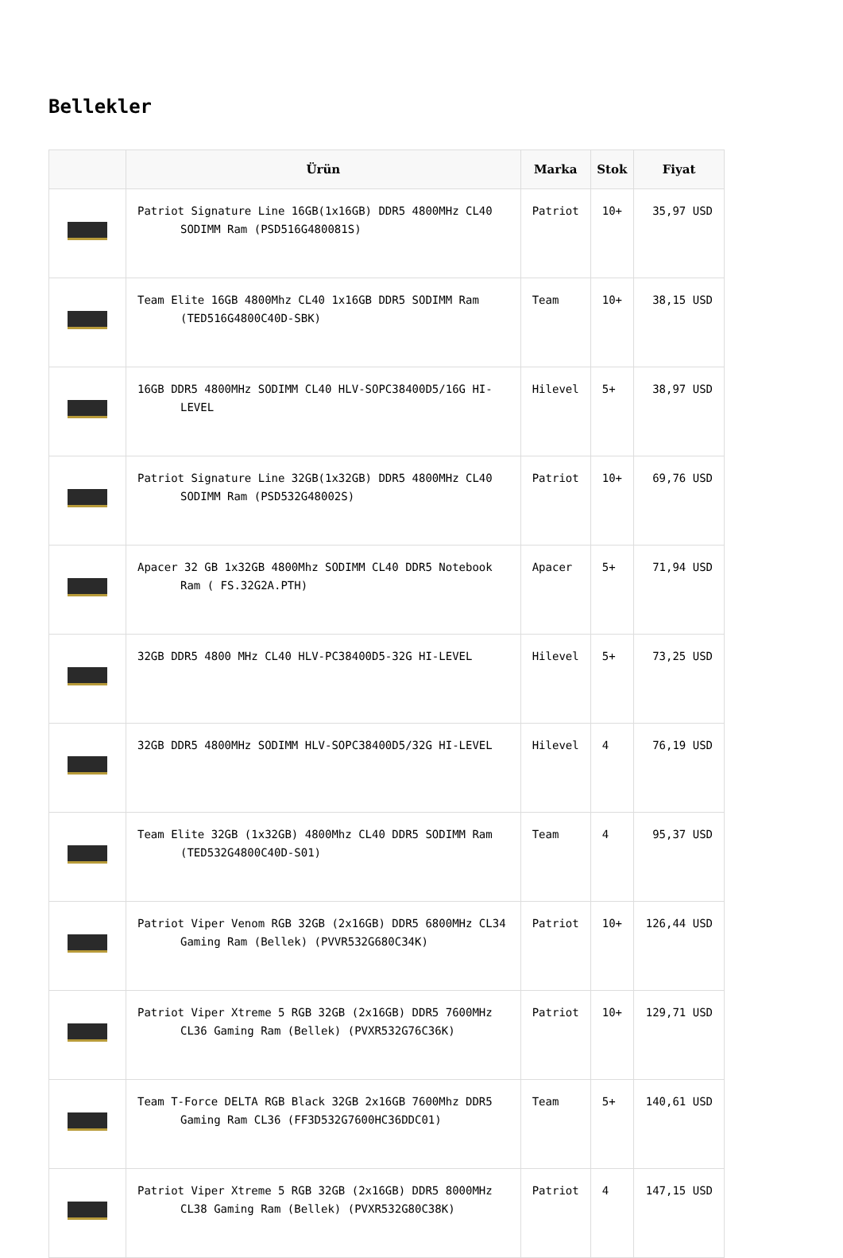Bellekler
| | Ürün | Marka | Stok | Fiyat |
| --- | --- | --- | --- | --- |
| | Patriot Signature Line 16GB(1x16GB) DDR5 4800MHz CL40 SODIMM Ram (PSD516G480081S) | Patriot | 10+ | 35,97 USD |
| | Team Elite 16GB 4800Mhz CL40 1x16GB DDR5 SODIMM Ram (TED516G4800C40D-SBK) | Team | 10+ | 38,15 USD |
| | 16GB DDR5 4800MHz SODIMM CL40 HLV-SOPC38400D5/16G HI-LEVEL | Hilevel | 5+ | 38,97 USD |
| | Patriot Signature Line 32GB(1x32GB) DDR5 4800MHz CL40 SODIMM Ram (PSD532G48002S) | Patriot | 10+ | 69,76 USD |
| | Apacer 32 GB 1x32GB 4800Mhz SODIMM CL40 DDR5 Notebook Ram ( FS.32G2A.PTH) | Apacer | 5+ | 71,94 USD |
| | 32GB DDR5 4800 MHz CL40 HLV-PC38400D5-32G HI-LEVEL | Hilevel | 5+ | 73,25 USD |
| | 32GB DDR5 4800MHz SODIMM HLV-SOPC38400D5/32G HI-LEVEL | Hilevel | 4 | 76,19 USD |
| | Team Elite 32GB (1x32GB) 4800Mhz CL40 DDR5 SODIMM Ram (TED532G4800C40D-S01) | Team | 4 | 95,37 USD |
| | Patriot Viper Venom RGB 32GB (2x16GB) DDR5 6800MHz CL34 Gaming Ram (Bellek) (PVVR532G680C34K) | Patriot | 10+ | 126,44 USD |
| | Patriot Viper Xtreme 5 RGB 32GB (2x16GB) DDR5 7600MHz CL36 Gaming Ram (Bellek) (PVXR532G76C36K) | Patriot | 10+ | 129,71 USD |
| | Team T-Force DELTA RGB Black 32GB 2x16GB 7600Mhz DDR5 Gaming Ram CL36 (FF3D532G7600HC36DDC01) | Team | 5+ | 140,61 USD |
| | Patriot Viper Xtreme 5 RGB 32GB (2x16GB) DDR5 8000MHz CL38 Gaming Ram (Bellek) (PVXR532G80C38K) | Patriot | 4 | 147,15 USD |